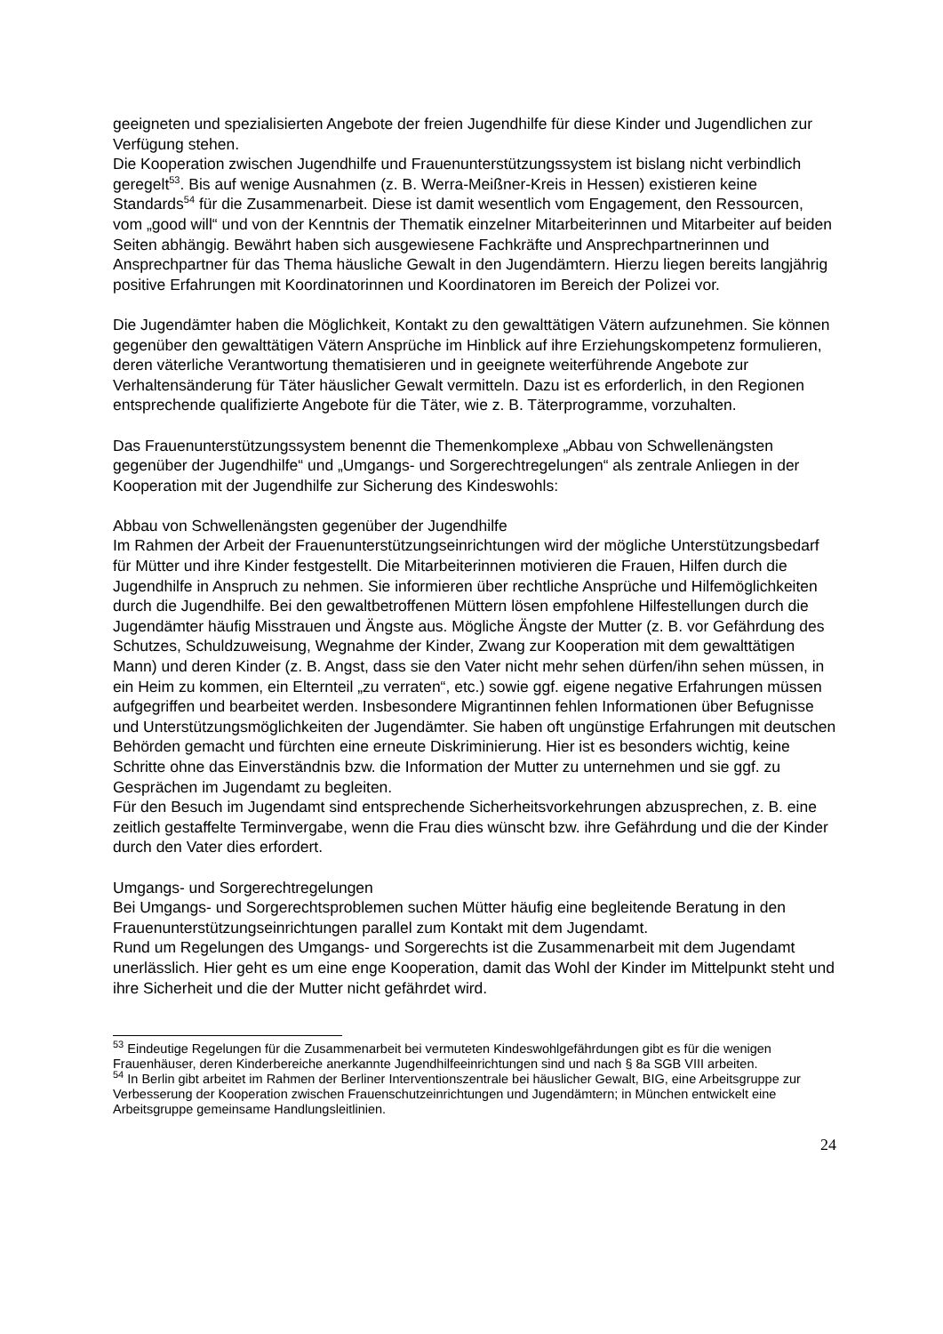geeigneten und spezialisierten Angebote der freien Jugendhilfe für diese Kinder und Jugendlichen zur Verfügung stehen.
Die Kooperation zwischen Jugendhilfe und Frauenunterstützungssystem ist bislang nicht verbindlich geregelt<sup>53</sup>. Bis auf wenige Ausnahmen (z. B. Werra-Meißner-Kreis in Hessen) existieren keine Standards<sup>54</sup> für die Zusammenarbeit. Diese ist damit wesentlich vom Engagement, den Ressourcen, vom „good will“ und von der Kenntnis der Thematik einzelner Mitarbeiterinnen und Mitarbeiter auf beiden Seiten abhängig. Bewährt haben sich ausgewiesene Fachkräfte und Ansprechpartnerinnen und Ansprechpartner für das Thema häusliche Gewalt in den Jugendämtern. Hierzu liegen bereits langjährig positive Erfahrungen mit Koordinatorinnen und Koordinatoren im Bereich der Polizei vor.
Die Jugendämter haben die Möglichkeit, Kontakt zu den gewalttätigen Vätern aufzunehmen. Sie können gegenüber den gewalttätigen Vätern Ansprüche im Hinblick auf ihre Erziehungskompetenz formulieren, deren väterliche Verantwortung thematisieren und in geeignete weiterführende Angebote zur Verhaltensänderung für Täter häuslicher Gewalt vermitteln. Dazu ist es erforderlich, in den Regionen entsprechende qualifizierte Angebote für die Täter, wie z. B. Täterprogramme, vorzuhalten.
Das Frauenunterstützungssystem benennt die Themenkomplexe „Abbau von Schwellenängsten gegenüber der Jugendhilfe“ und „Umgangs- und Sorgerechtregelungen“ als zentrale Anliegen in der Kooperation mit der Jugendhilfe zur Sicherung des Kindeswohls:
Abbau von Schwellenängsten gegenüber der Jugendhilfe
Im Rahmen der Arbeit der Frauenunterstützungseinrichtungen wird der mögliche Unterstützungsbedarf für Mütter und ihre Kinder festgestellt. Die Mitarbeiterinnen motivieren die Frauen, Hilfen durch die Jugendhilfe in Anspruch zu nehmen. Sie informieren über rechtliche Ansprüche und Hilfemöglichkeiten durch die Jugendhilfe. Bei den gewaltbetroffenen Müttern lösen empfohlene Hilfestellungen durch die Jugendämter häufig Misstrauen und Ängste aus. Mögliche Ängste der Mutter (z. B. vor Gefährdung des Schutzes, Schuldzuweisung, Wegnahme der Kinder, Zwang zur Kooperation mit dem gewalttätigen Mann) und deren Kinder (z. B. Angst, dass sie den Vater nicht mehr sehen dürfen/ihn sehen müssen, in ein Heim zu kommen, ein Elternteil „zu verraten“, etc.) sowie ggf. eigene negative Erfahrungen müssen aufgegriffen und bearbeitet werden. Insbesondere Migrantinnen fehlen Informationen über Befugnisse und Unterstützungsmöglichkeiten der Jugendämter. Sie haben oft ungünstige Erfahrungen mit deutschen Behörden gemacht und fürchten eine erneute Diskriminierung. Hier ist es besonders wichtig, keine Schritte ohne das Einverständnis bzw. die Information der Mutter zu unternehmen und sie ggf. zu Gesprächen im Jugendamt zu begleiten.
Für den Besuch im Jugendamt sind entsprechende Sicherheitsvorkehrungen abzusprechen, z. B. eine zeitlich gestaffelte Terminvergabe, wenn die Frau dies wünscht bzw. ihre Gefährdung und die der Kinder durch den Vater dies erfordert.
Umgangs- und Sorgerechtregelungen
Bei Umgangs- und Sorgerechtsproblemen suchen Mütter häufig eine begleitende Beratung in den Frauenunterstützungseinrichtungen parallel zum Kontakt mit dem Jugendamt.
Rund um Regelungen des Umgangs- und Sorgerechts ist die Zusammenarbeit mit dem Jugendamt unerlässlich. Hier geht es um eine enge Kooperation, damit das Wohl der Kinder im Mittelpunkt steht und ihre Sicherheit und die der Mutter nicht gefährdet wird.
<sup>53</sup> Eindeutige Regelungen für die Zusammenarbeit bei vermuteten Kindeswohlgefährdungen gibt es für die wenigen Frauenhäuser, deren Kinderbereiche anerkannte Jugendhilfeeinrichtungen sind und nach § 8a SGB VIII arbeiten.
<sup>54</sup> In Berlin gibt arbeitet im Rahmen der Berliner Interventionszentrale bei häuslicher Gewalt, BIG, eine Arbeitsgruppe zur Verbesserung der Kooperation zwischen Frauenschutzeinrichtungen und Jugendämtern; in München entwickelt eine Arbeitsgruppe gemeinsame Handlungsleitlinien.
24